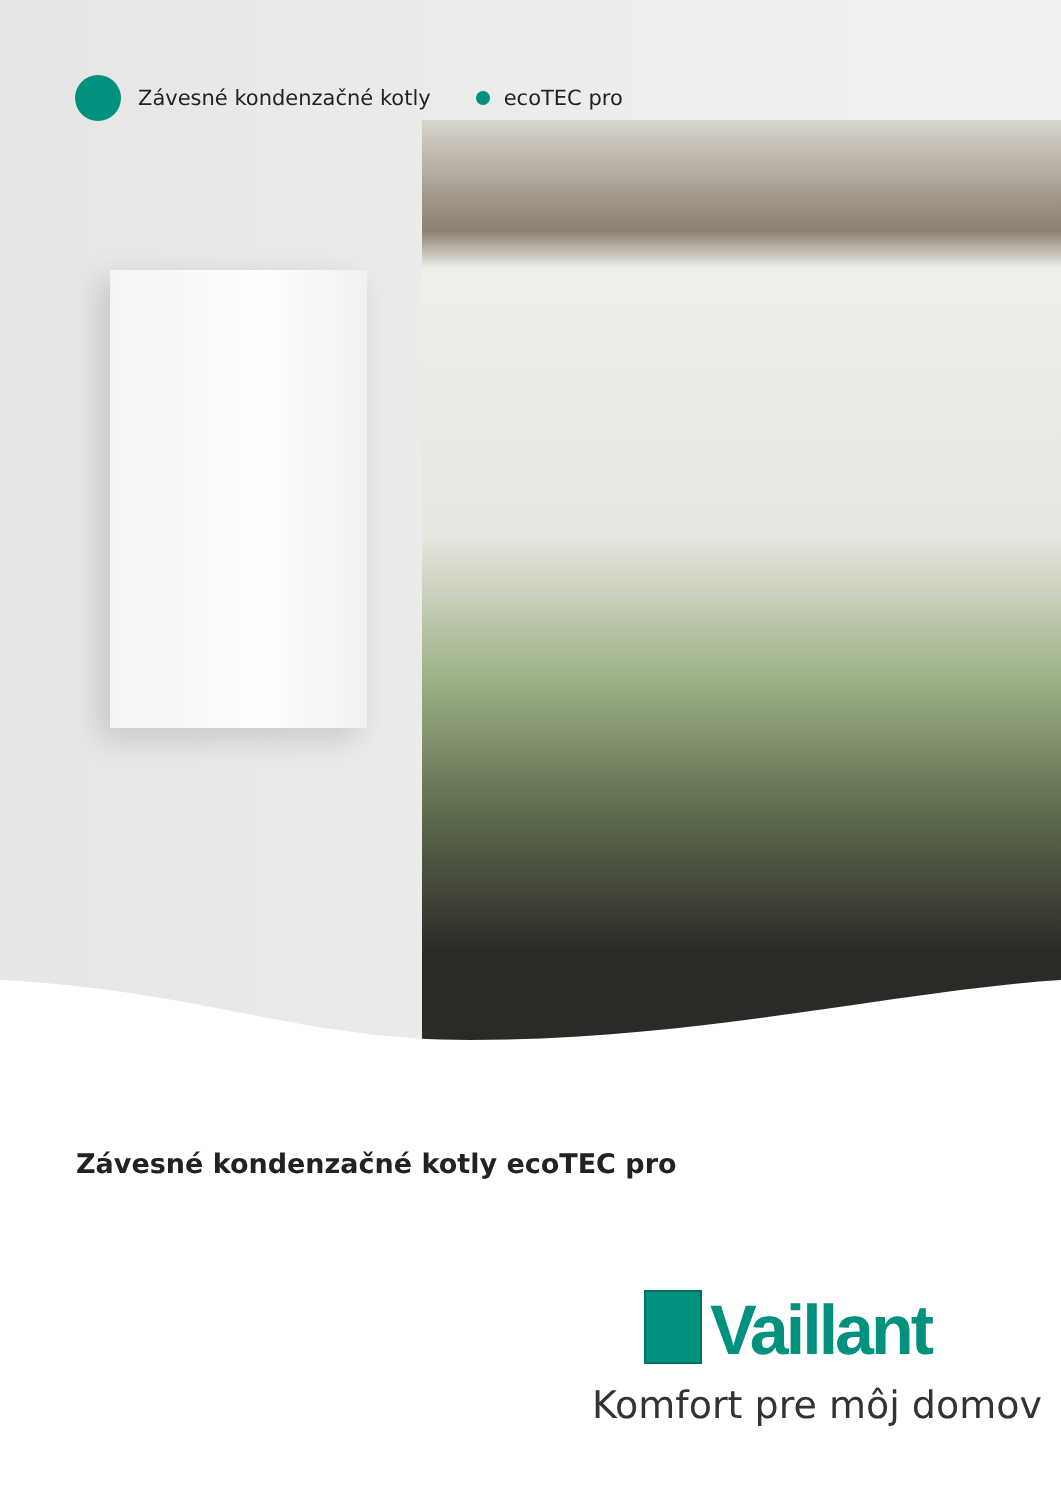Závesné kondenzačné kotly ecoTEC pro
Závesné kondenzačné kotly ecoTEC pro
Vaillant
Komfort pre môj domov